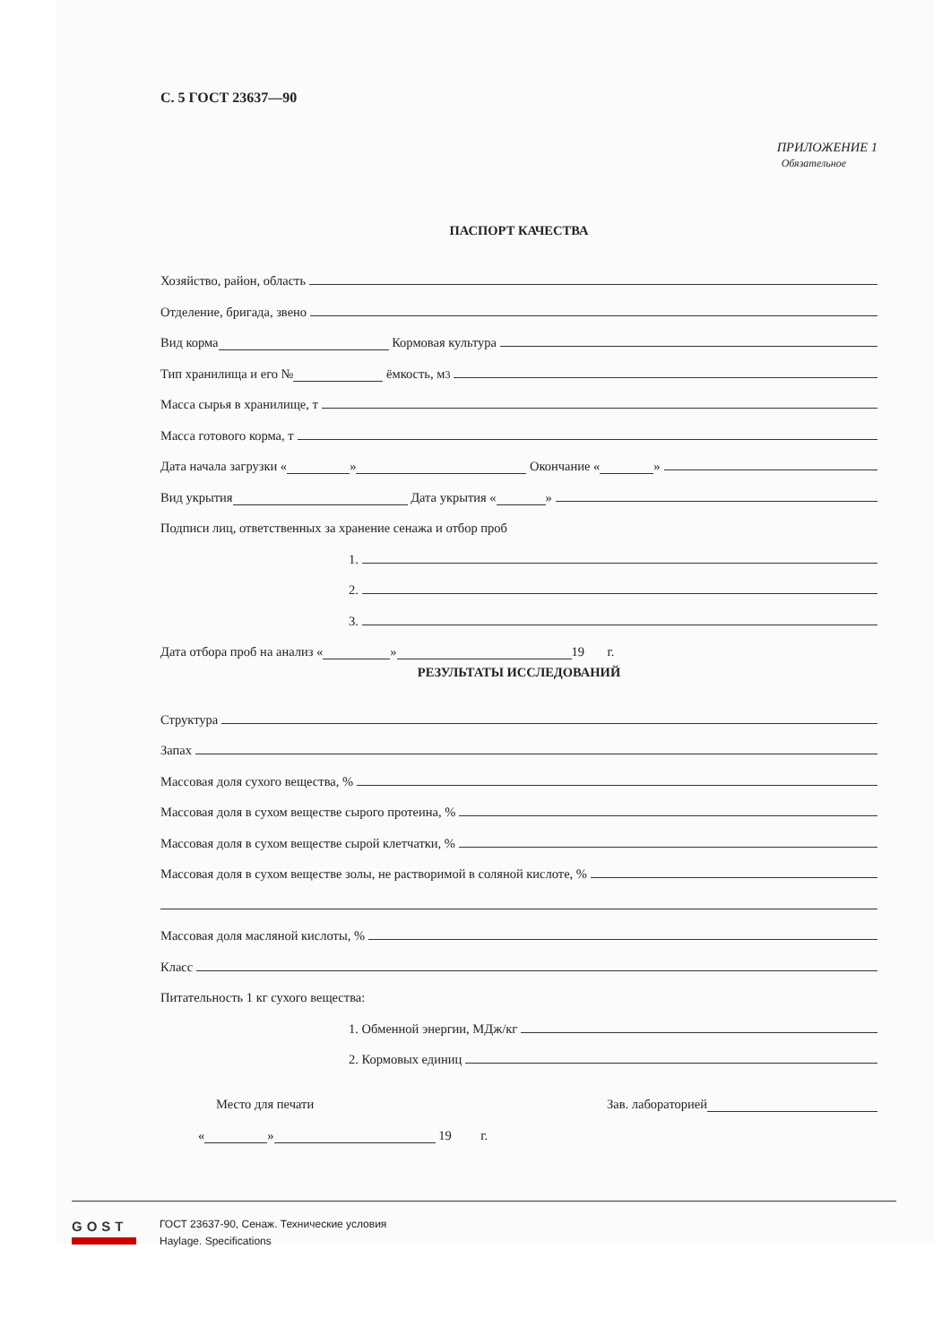С. 5 ГОСТ 23637—90
ПРИЛОЖЕНИЕ 1
Обязательное
ПАСПОРТ КАЧЕСТВА
Хозяйство, район, область
Отделение, бригада, звено
Вид корма Кормовая культура
Тип хранилища и его № ёмкость, м<sup>3</sup>
Масса сырья в хранилище, т
Масса готового корма, т
Дата начала загрузки « » Окончание « »
Вид укрытия Дата укрытия « »
Подписи лиц, ответственных за хранение сенажа и отбор проб
1.
2.
3.
Дата отбора проб на анализ « » 19 г.
РЕЗУЛЬТАТЫ ИССЛЕДОВАНИЙ
Структура
Запах
Массовая доля сухого вещества, %
Массовая доля в сухом веществе сырого протеина, %
Массовая доля в сухом веществе сырой клетчатки, %
Массовая доля в сухом веществе золы, не растворимой в соляной кислоте, %
Массовая доля масляной кислоты, %
Класс
Питательность 1 кг сухого вещества:
1. Обменной энергии, МДж/кг
2. Кормовых единиц
Место для печати Зав. лабораторией
« » 19 г.
GOST
ГОСТ 23637-90, Сенаж. Технические условия
Haylage. Specifications